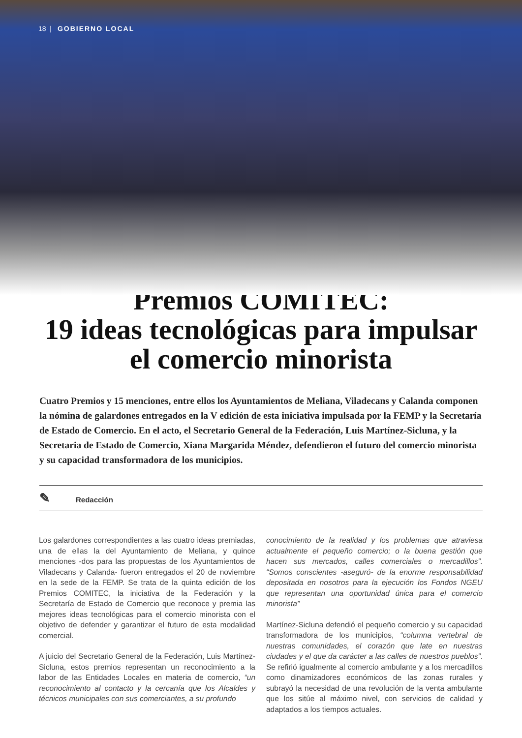18 | GOBIERNO LOCAL
Premios COMITEC:
19 ideas tecnológicas para impulsar
el comercio minorista
Cuatro Premios y 15 menciones, entre ellos los Ayuntamientos de Meliana, Viladecans y Calanda componen la nómina de galardones entregados en la V edición de esta iniciativa impulsada por la FEMP y la Secretaría de Estado de Comercio. En el acto, el Secretario General de la Federación, Luis Martínez-Sicluna, y la Secretaria de Estado de Comercio, Xiana Margarida Méndez, defendieron el futuro del comercio minorista y su capacidad transformadora de los municipios.
✎ Redacción
Los galardones correspondientes a las cuatro ideas premiadas, una de ellas la del Ayuntamiento de Meliana, y quince menciones -dos para las propuestas de los Ayuntamientos de Viladecans y Calanda- fueron entregados el 20 de noviembre en la sede de la FEMP. Se trata de la quinta edición de los Premios COMITEC, la iniciativa de la Federación y la Secretaría de Estado de Comercio que reconoce y premia las mejores ideas tecnológicas para el comercio minorista con el objetivo de defender y garantizar el futuro de esta modalidad comercial.
A juicio del Secretario General de la Federación, Luis Martínez-Sicluna, estos premios representan un reconocimiento a la labor de las Entidades Locales en materia de comercio, “un reconocimiento al contacto y la cercanía que los Alcaldes y técnicos municipales con sus comerciantes, a su profundo
conocimiento de la realidad y los problemas que atraviesa actualmente el pequeño comercio; o la buena gestión que hacen sus mercados, calles comerciales o mercadillos”. “Somos conscientes -aseguró- de la enorme responsabilidad depositada en nosotros para la ejecución los Fondos NGEU que representan una oportunidad única para el comercio minorista”
Martínez-Sicluna defendió el pequeño comercio y su capacidad transformadora de los municipios, “columna vertebral de nuestras comunidades, el corazón que late en nuestras ciudades y el que da carácter a las calles de nuestros pueblos”. Se refirió igualmente al comercio ambulante y a los mercadillos como dinamizadores económicos de las zonas rurales y subrayó la necesidad de una revolución de la venta ambulante que los sitúe al máximo nivel, con servicios de calidad y adaptados a los tiempos actuales.